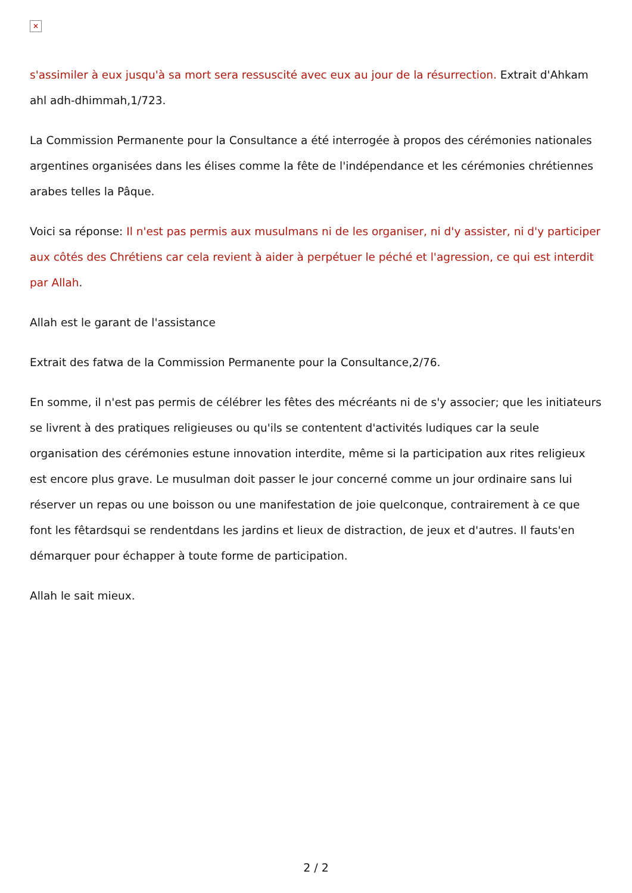✕
s'assimiler à eux jusqu'à sa mort sera ressuscité avec eux au jour de la résurrection. Extrait d'Ahkam ahl adh-dhimmah,1/723.
La Commission Permanente pour la Consultance a été interrogée à propos des cérémonies nationales argentines organisées dans les élises comme la fête de l'indépendance et les cérémonies chrétiennes arabes telles la Pâque.
Voici sa réponse: Il n'est pas permis aux musulmans ni de les organiser, ni d'y assister, ni d'y participer aux côtés des Chrétiens car cela revient à aider à perpétuer le péché et l'agression, ce qui est interdit par Allah.
Allah est le garant de l'assistance
Extrait des fatwa de la Commission Permanente pour la Consultance,2/76.
En somme, il n'est pas permis de célébrer les fêtes des mécréants ni de s'y associer; que les initiateurs se livrent à des pratiques religieuses ou qu'ils se contentent d'activités ludiques car la seule organisation des cérémonies estune innovation interdite, même si la participation aux rites religieux est encore plus grave. Le musulman doit passer le jour concerné comme un jour ordinaire sans lui réserver un repas ou une boisson ou une manifestation de joie quelconque, contrairement à ce que font les fêtardsqui se rendentdans les jardins et lieux de distraction, de jeux et d'autres. Il fauts'en démarquer pour échapper à toute forme de participation.
Allah le sait mieux.
2 / 2